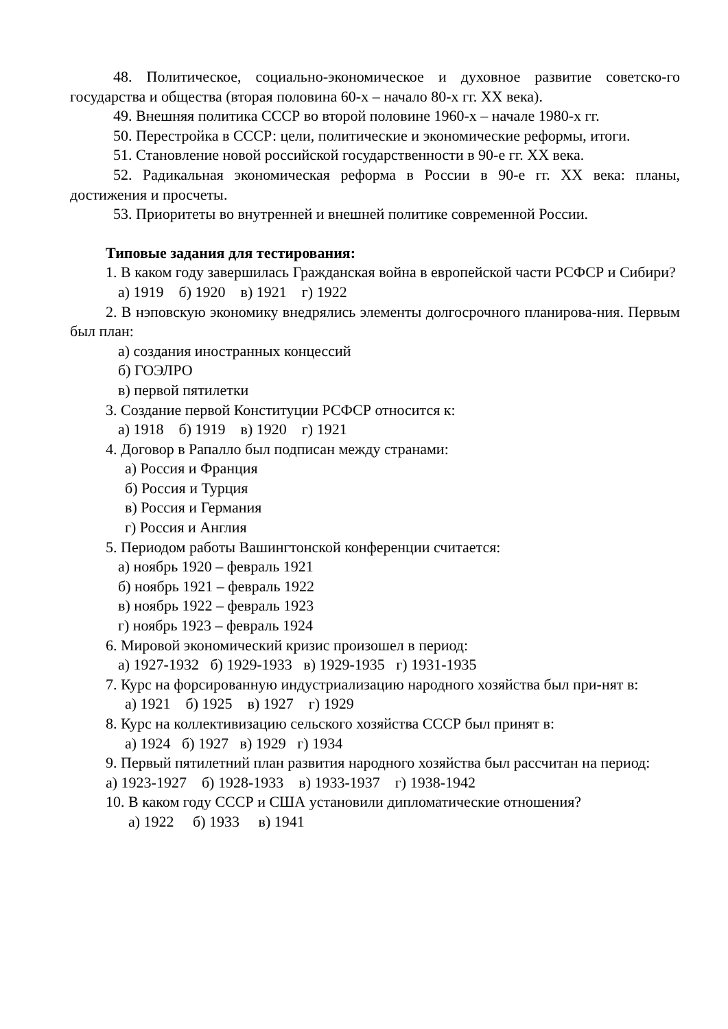48. Политическое, социально-экономическое и духовное развитие советско-го государства и общества (вторая половина 60-х – начало 80-х гг. XX века).
49. Внешняя политика СССР во второй половине 1960-х – начале 1980-х гг.
50. Перестройка в СССР: цели, политические и экономические реформы, итоги.
51. Становление новой российской государственности в 90-е гг. XX века.
52. Радикальная экономическая реформа в России в 90-е гг. XX века: планы, достижения и просчеты.
53. Приоритеты во внутренней и внешней политике современной России.
Типовые задания для тестирования:
1. В каком году завершилась Гражданская война в европейской части РСФСР и Сибири?
а) 1919 б) 1920 в) 1921 г) 1922
2. В нэповскую экономику внедрялись элементы долгосрочного планирова-ния. Первым был план:
а) создания иностранных концессий
б) ГОЭЛРО
в) первой пятилетки
3. Создание первой Конституции РСФСР относится к:
а) 1918 б) 1919 в) 1920 г) 1921
4. Договор в Рапалло был подписан между странами:
а) Россия и Франция
б) Россия и Турция
в) Россия и Германия
г) Россия и Англия
5. Периодом работы Вашингтонской конференции считается:
а) ноябрь 1920 – февраль 1921
б) ноябрь 1921 – февраль 1922
в) ноябрь 1922 – февраль 1923
г) ноябрь 1923 – февраль 1924
6. Мировой экономический кризис произошел в период:
а) 1927-1932 б) 1929-1933 в) 1929-1935 г) 1931-1935
7. Курс на форсированную индустриализацию народного хозяйства был при-нят в:
а) 1921 б) 1925 в) 1927 г) 1929
8. Курс на коллективизацию сельского хозяйства СССР был принят в:
а) 1924 б) 1927 в) 1929 г) 1934
9. Первый пятилетний план развития народного хозяйства был рассчитан на период:
а) 1923-1927 б) 1928-1933 в) 1933-1937 г) 1938-1942
10. В каком году СССР и США установили дипломатические отношения?
а) 1922 б) 1933 в) 1941